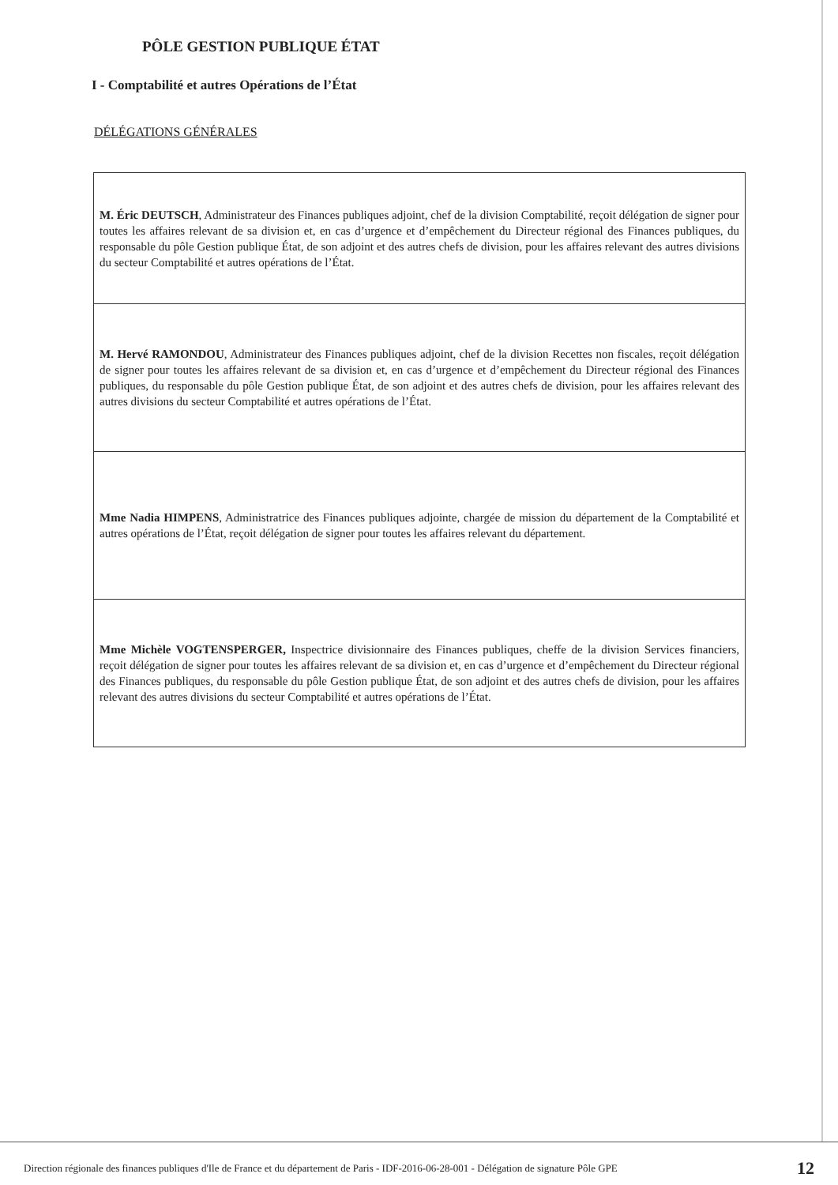PÔLE GESTION PUBLIQUE ÉTAT
I - Comptabilité et autres Opérations de l’État
DÉLÉGATIONS GÉNÉRALES
| M. Éric DEUTSCH , Administrateur des Finances publiques adjoint, chef de la division Comptabilité, reçoit délégation de signer pour toutes les affaires relevant de sa division et, en cas d’urgence et d’empêchement du Directeur régional des Finances publiques, du responsable du pôle Gestion publique État, de son adjoint et des autres chefs de division, pour les affaires relevant des autres divisions du secteur Comptabilité et autres opérations de l’État. |
| M. Hervé RAMONDOU , Administrateur des Finances publiques adjoint, chef de la division Recettes non fiscales, reçoit délégation de signer pour toutes les affaires relevant de sa division et, en cas d’urgence et d’empêchement du Directeur régional des Finances publiques, du responsable du pôle Gestion publique État, de son adjoint et des autres chefs de division, pour les affaires relevant des autres divisions du secteur Comptabilité et autres opérations de l’État. |
| Mme Nadia HIMPENS , Administratrice des Finances publiques adjointe, chargée de mission du département de la Comptabilité et autres opérations de l’État, reçoit délégation de signer pour toutes les affaires relevant du département. |
| Mme Michèle VOGTENSPERGER, Inspectrice divisionnaire des Finances publiques, cheffe de la division Services financiers, reçoit délégation de signer pour toutes les affaires relevant de sa division et, en cas d’urgence et d’empêchement du Directeur régional des Finances publiques, du responsable du pôle Gestion publique État, de son adjoint et des autres chefs de division, pour les affaires relevant des autres divisions du secteur Comptabilité et autres opérations de l’État. |
Direction régionale des finances publiques d'Ile de France et du département de Paris - IDF-2016-06-28-001 - Délégation de signature Pôle GPE 12